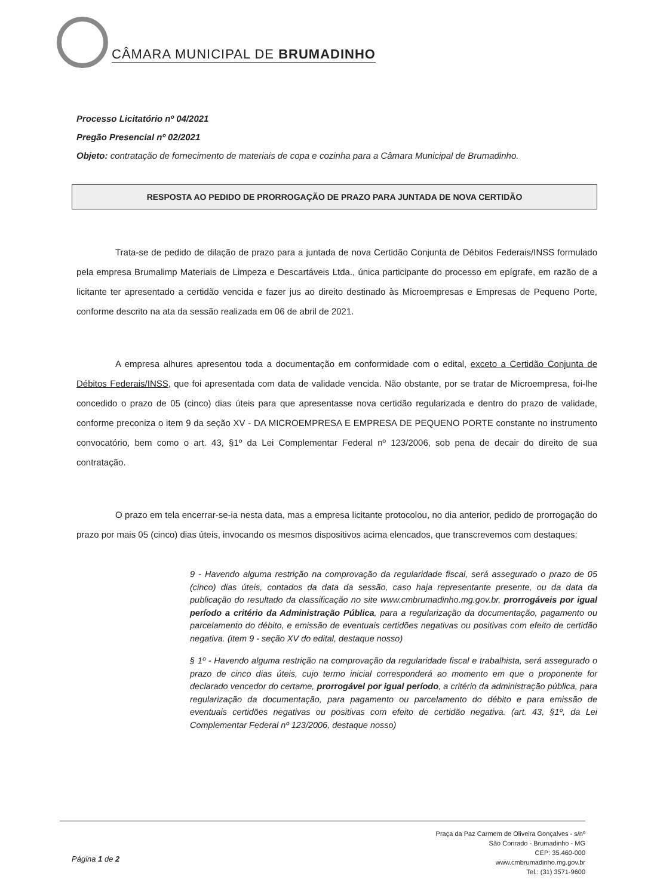CÂMARA MUNICIPAL DE BRUMADINHO
Processo Licitatório nº 04/2021
Pregão Presencial nº 02/2021
Objeto: contratação de fornecimento de materiais de copa e cozinha para a Câmara Municipal de Brumadinho.
RESPOSTA AO PEDIDO DE PRORROGAÇÃO DE PRAZO PARA JUNTADA DE NOVA CERTIDÃO
Trata-se de pedido de dilação de prazo para a juntada de nova Certidão Conjunta de Débitos Federais/INSS formulado pela empresa Brumalimp Materiais de Limpeza e Descartáveis Ltda., única participante do processo em epígrafe, em razão de a licitante ter apresentado a certidão vencida e fazer jus ao direito destinado às Microempresas e Empresas de Pequeno Porte, conforme descrito na ata da sessão realizada em 06 de abril de 2021.
A empresa alhures apresentou toda a documentação em conformidade com o edital, exceto a Certidão Conjunta de Débitos Federais/INSS, que foi apresentada com data de validade vencida. Não obstante, por se tratar de Microempresa, foi-lhe concedido o prazo de 05 (cinco) dias úteis para que apresentasse nova certidão regularizada e dentro do prazo de validade, conforme preconiza o item 9 da seção XV - DA MICROEMPRESA E EMPRESA DE PEQUENO PORTE constante no instrumento convocatório, bem como o art. 43, §1º da Lei Complementar Federal nº 123/2006, sob pena de decair do direito de sua contratação.
O prazo em tela encerrar-se-ia nesta data, mas a empresa licitante protocolou, no dia anterior, pedido de prorrogação do prazo por mais 05 (cinco) dias úteis, invocando os mesmos dispositivos acima elencados, que transcrevemos com destaques:
9 - Havendo alguma restrição na comprovação da regularidade fiscal, será assegurado o prazo de 05 (cinco) dias úteis, contados da data da sessão, caso haja representante presente, ou da data da publicação do resultado da classificação no site www.cmbrumadinho.mg.gov.br, prorrogáveis por igual período a critério da Administração Pública, para a regularização da documentação, pagamento ou parcelamento do débito, e emissão de eventuais certidões negativas ou positivas com efeito de certidão negativa. (item 9 - seção XV do edital, destaque nosso)
§ 1º - Havendo alguma restrição na comprovação da regularidade fiscal e trabalhista, será assegurado o prazo de cinco dias úteis, cujo termo inicial corresponderá ao momento em que o proponente for declarado vencedor do certame, prorrogável por igual período, a critério da administração pública, para regularização da documentação, para pagamento ou parcelamento do débito e para emissão de eventuais certidões negativas ou positivas com efeito de certidão negativa. (art. 43, §1º, da Lei Complementar Federal nº 123/2006, destaque nosso)
Página 1 de 2
Praça da Paz Carmem de Oliveira Gonçalves - s/nº
São Conrado - Brumadinho - MG
CEP: 35.460-000
www.cmbrumadinho.mg.gov.br
Tel.: (31) 3571-9600